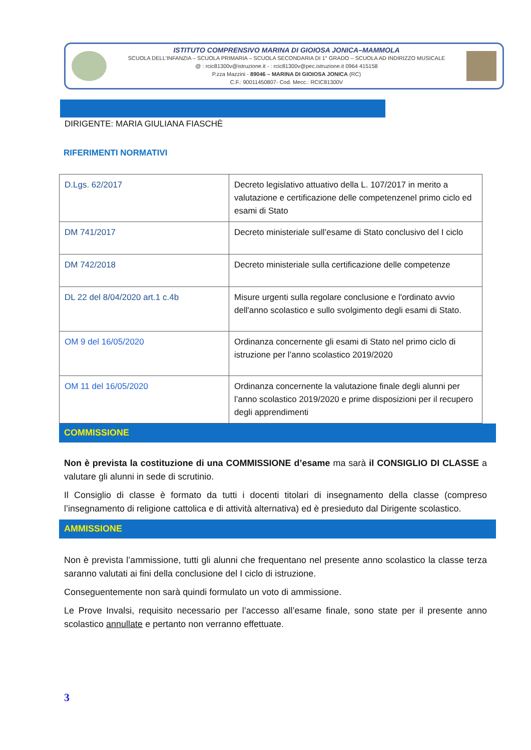ISTITUTO COMPRENSIVO MARINA DI GIOIOSA JONICA–MAMMOLA
SCUOLA DELL'INFANZIA – SCUOLA PRIMARIA – SCUOLA SECONDARIA DI 1° GRADO – SCUOLA AD INDIRIZZO MUSICALE
@ : rcic81300v@istruzione.it - : rcic81300v@pec.istruzione.it 0964 415158
P.zza Mazzini - 89046 – MARINA DI GIOIOSA JONICA (RC)
C.F.: 90011450807- Cod. Mecc.: RCIC81300V
DIRIGENTE: MARIA GIULIANA FIASCHÈ
RIFERIMENTI NORMATIVI
| D.Lgs. 62/2017 | Decreto legislativo attuativo della L. 107/2017 in merito a valutazione e certificazione delle competenzenel primo ciclo ed esami di Stato |
| DM 741/2017 | Decreto ministeriale sull’esame di Stato conclusivo del I ciclo |
| DM 742/2018 | Decreto ministeriale sulla certificazione delle competenze |
| DL 22 del 8/04/2020 art.1 c.4b | Misure urgenti sulla regolare conclusione e l'ordinato avvio dell'anno scolastico e sullo svolgimento degli esami di Stato. |
| OM 9 del 16/05/2020 | Ordinanza concernente gli esami di Stato nel primo ciclo di istruzione per l’anno scolastico 2019/2020 |
| OM 11 del 16/05/2020 | Ordinanza concernente la valutazione finale degli alunni per l’anno scolastico 2019/2020 e prime disposizioni per il recupero degli apprendimenti |
COMMISSIONE
Non è prevista la costituzione di una COMMISSIONE d’esame ma sarà il CONSIGLIO DI CLASSE a valutare gli alunni in sede di scrutinio.
Il Consiglio di classe è formato da tutti i docenti titolari di insegnamento della classe (compreso l’insegnamento di religione cattolica e di attività alternativa) ed è presieduto dal Dirigente scolastico.
AMMISSIONE
Non è prevista l’ammissione, tutti gli alunni che frequentano nel presente anno scolastico la classe terza saranno valutati ai fini della conclusione del I ciclo di istruzione.
Conseguentemente non sarà quindi formulato un voto di ammissione.
Le Prove Invalsi, requisito necessario per l’accesso all’esame finale, sono state per il presente anno scolastico annullate e pertanto non verranno effettuate.
3